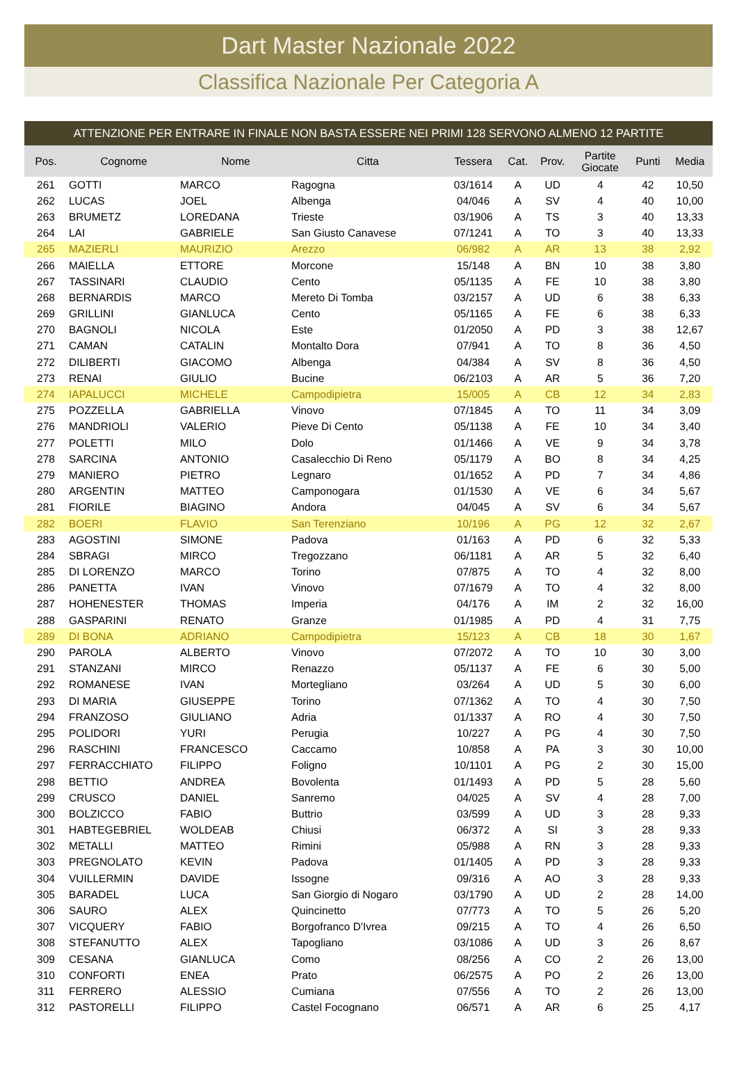Dart Master Nazionale 2022
Classifica Nazionale Per Categoria A
ATTENZIONE PER ENTRARE IN FINALE NON BASTA ESSERE NEI PRIMI 128 SERVONO ALMENO 12 PARTITE
| Pos. | Cognome | Nome | Citta | Tessera | Cat. | Prov. | Partite Giocate | Punti | Media |
| --- | --- | --- | --- | --- | --- | --- | --- | --- | --- |
| 261 | GOTTI | MARCO | Ragogna | 03/1614 | A | UD | 4 | 42 | 10,50 |
| 262 | LUCAS | JOEL | Albenga | 04/046 | A | SV | 4 | 40 | 10,00 |
| 263 | BRUMETZ | LOREDANA | Trieste | 03/1906 | A | TS | 3 | 40 | 13,33 |
| 264 | LAI | GABRIELE | San Giusto Canavese | 07/1241 | A | TO | 3 | 40 | 13,33 |
| 265 | MAZIERLI | MAURIZIO | Arezzo | 06/982 | A | AR | 13 | 38 | 2,92 |
| 266 | MAIELLA | ETTORE | Morcone | 15/148 | A | BN | 10 | 38 | 3,80 |
| 267 | TASSINARI | CLAUDIO | Cento | 05/1135 | A | FE | 10 | 38 | 3,80 |
| 268 | BERNARDIS | MARCO | Mereto Di Tomba | 03/2157 | A | UD | 6 | 38 | 6,33 |
| 269 | GRILLINI | GIANLUCA | Cento | 05/1165 | A | FE | 6 | 38 | 6,33 |
| 270 | BAGNOLI | NICOLA | Este | 01/2050 | A | PD | 3 | 38 | 12,67 |
| 271 | CAMAN | CATALIN | Montalto Dora | 07/941 | A | TO | 8 | 36 | 4,50 |
| 272 | DILIBERTI | GIACOMO | Albenga | 04/384 | A | SV | 8 | 36 | 4,50 |
| 273 | RENAI | GIULIO | Bucine | 06/2103 | A | AR | 5 | 36 | 7,20 |
| 274 | IAPALUCCI | MICHELE | Campodipietra | 15/005 | A | CB | 12 | 34 | 2,83 |
| 275 | POZZELLA | GABRIELLA | Vinovo | 07/1845 | A | TO | 11 | 34 | 3,09 |
| 276 | MANDRIOLI | VALERIO | Pieve Di Cento | 05/1138 | A | FE | 10 | 34 | 3,40 |
| 277 | POLETTI | MILO | Dolo | 01/1466 | A | VE | 9 | 34 | 3,78 |
| 278 | SARCINA | ANTONIO | Casalecchio Di Reno | 05/1179 | A | BO | 8 | 34 | 4,25 |
| 279 | MANIERO | PIETRO | Legnaro | 01/1652 | A | PD | 7 | 34 | 4,86 |
| 280 | ARGENTIN | MATTEO | Camponogara | 01/1530 | A | VE | 6 | 34 | 5,67 |
| 281 | FIORILE | BIAGINO | Andora | 04/045 | A | SV | 6 | 34 | 5,67 |
| 282 | BOERI | FLAVIO | San Terenziano | 10/196 | A | PG | 12 | 32 | 2,67 |
| 283 | AGOSTINI | SIMONE | Padova | 01/163 | A | PD | 6 | 32 | 5,33 |
| 284 | SBRAGI | MIRCO | Tregozzano | 06/1181 | A | AR | 5 | 32 | 6,40 |
| 285 | DI LORENZO | MARCO | Torino | 07/875 | A | TO | 4 | 32 | 8,00 |
| 286 | PANETTA | IVAN | Vinovo | 07/1679 | A | TO | 4 | 32 | 8,00 |
| 287 | HOHENESTER | THOMAS | Imperia | 04/176 | A | IM | 2 | 32 | 16,00 |
| 288 | GASPARINI | RENATO | Granze | 01/1985 | A | PD | 4 | 31 | 7,75 |
| 289 | DI BONA | ADRIANO | Campodipietra | 15/123 | A | CB | 18 | 30 | 1,67 |
| 290 | PAROLA | ALBERTO | Vinovo | 07/2072 | A | TO | 10 | 30 | 3,00 |
| 291 | STANZANI | MIRCO | Renazzo | 05/1137 | A | FE | 6 | 30 | 5,00 |
| 292 | ROMANESE | IVAN | Mortegliano | 03/264 | A | UD | 5 | 30 | 6,00 |
| 293 | DI MARIA | GIUSEPPE | Torino | 07/1362 | A | TO | 4 | 30 | 7,50 |
| 294 | FRANZOSO | GIULIANO | Adria | 01/1337 | A | RO | 4 | 30 | 7,50 |
| 295 | POLIDORI | YURI | Perugia | 10/227 | A | PG | 4 | 30 | 7,50 |
| 296 | RASCHINI | FRANCESCO | Caccamo | 10/858 | A | PA | 3 | 30 | 10,00 |
| 297 | FERRACCHIATO | FILIPPO | Foligno | 10/1101 | A | PG | 2 | 30 | 15,00 |
| 298 | BETTIO | ANDREA | Bovolenta | 01/1493 | A | PD | 5 | 28 | 5,60 |
| 299 | CRUSCO | DANIEL | Sanremo | 04/025 | A | SV | 4 | 28 | 7,00 |
| 300 | BOLZICCO | FABIO | Buttrio | 03/599 | A | UD | 3 | 28 | 9,33 |
| 301 | HABTEGEBRIEL | WOLDEAB | Chiusi | 06/372 | A | SI | 3 | 28 | 9,33 |
| 302 | METALLI | MATTEO | Rimini | 05/988 | A | RN | 3 | 28 | 9,33 |
| 303 | PREGNOLATO | KEVIN | Padova | 01/1405 | A | PD | 3 | 28 | 9,33 |
| 304 | VUILLERMIN | DAVIDE | Issogne | 09/316 | A | AO | 3 | 28 | 9,33 |
| 305 | BARADEL | LUCA | San Giorgio di Nogaro | 03/1790 | A | UD | 2 | 28 | 14,00 |
| 306 | SAURO | ALEX | Quincinetto | 07/773 | A | TO | 5 | 26 | 5,20 |
| 307 | VICQUERY | FABIO | Borgofranco D'Ivrea | 09/215 | A | TO | 4 | 26 | 6,50 |
| 308 | STEFANUTTO | ALEX | Tapogliano | 03/1086 | A | UD | 3 | 26 | 8,67 |
| 309 | CESANA | GIANLUCA | Como | 08/256 | A | CO | 2 | 26 | 13,00 |
| 310 | CONFORTI | ENEA | Prato | 06/2575 | A | PO | 2 | 26 | 13,00 |
| 311 | FERRERO | ALESSIO | Cumiana | 07/556 | A | TO | 2 | 26 | 13,00 |
| 312 | PASTORELLI | FILIPPO | Castel Focognano | 06/571 | A | AR | 6 | 25 | 4,17 |